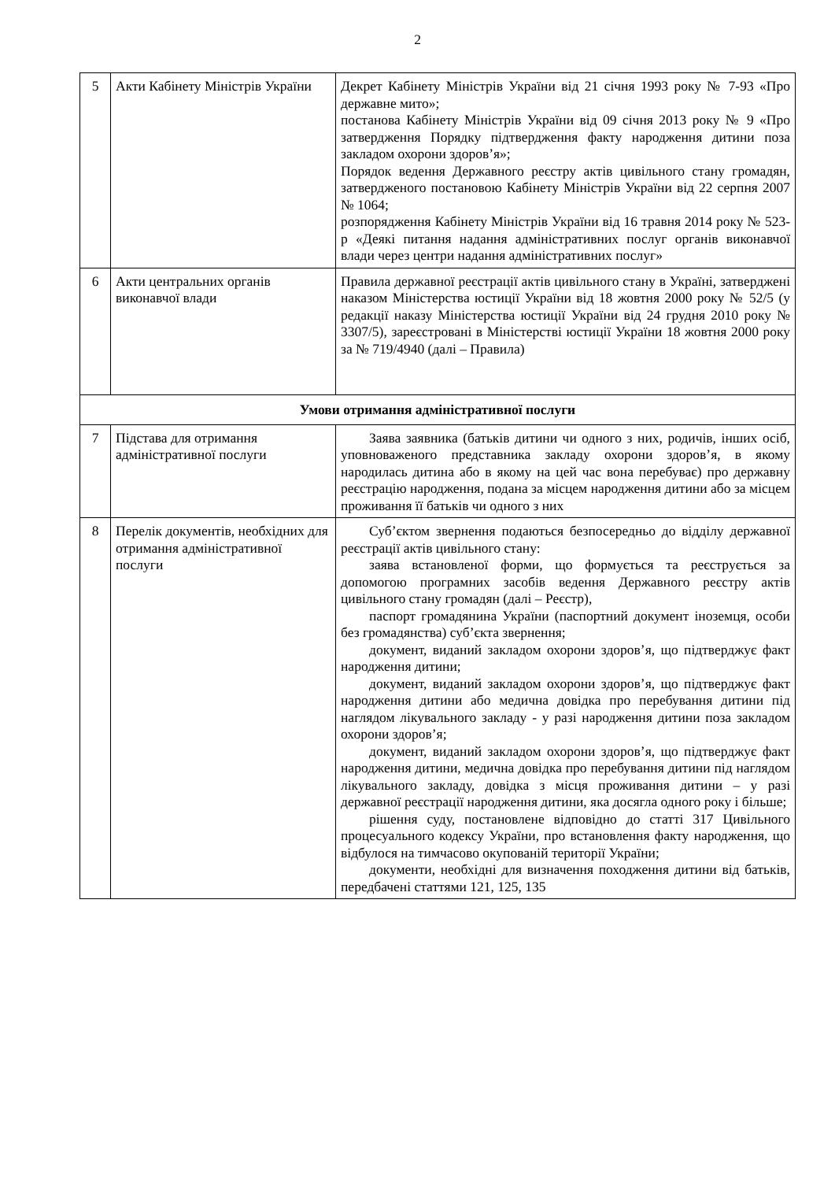2
| 5 | Акти Кабінету Міністрів України | Декрет Кабінету Міністрів України від 21 січня 1993 року № 7-93 «Про державне мито»; постанова Кабінету Міністрів України від 09 січня 2013 року № 9 «Про затвердження Порядку підтвердження факту народження дитини поза закладом охорони здоров’я»; Порядок ведення Державного реєстру актів цивільного стану громадян, затвердженого постановою Кабінету Міністрів України від 22 серпня 2007 № 1064; розпорядження Кабінету Міністрів України від 16 травня 2014 року № 523-р «Деякі питання надання адміністративних послуг органів виконавчої влади через центри надання адміністративних послуг» |
| 6 | Акти центральних органів виконавчої влади | Правила державної реєстрації актів цивільного стану в Україні, затверджені наказом Міністерства юстиції України від 18 жовтня 2000 року № 52/5 (у редакції наказу Міністерства юстиції України від 24 грудня 2010 року № 3307/5), зареєстровані в Міністерстві юстиції України 18 жовтня 2000 року за № 719/4940 (далі – Правила) |
| Умови отримання адміністративної послуги | | |
| 7 | Підстава для отримання адміністративної послуги | Заява заявника (батьків дитини чи одного з них, родичів, інших осіб, уповноваженого представника закладу охорони здоров’я, в якому народилась дитина або в якому на цей час вона перебуває) про державну реєстрацію народження, подана за місцем народження дитини або за місцем проживання її батьків чи одного з них |
| 8 | Перелік документів, необхідних для отримання адміністративної послуги | Суб’єктом звернення подаються безпосередньо до відділу державної реєстрації актів цивільного стану: заява встановленої форми, що формується та реєструється за допомогою програмних засобів ведення Державного реєстру актів цивільного стану громадян (далі – Реєстр), паспорт громадянина України (паспортний документ іноземця, особи без громадянства) суб’єкта звернення; документ, виданий закладом охорони здоров’я, що підтверджує факт народження дитини; документ, виданий закладом охорони здоров’я, що підтверджує факт народження дитини або медична довідка про перебування дитини під наглядом лікувального закладу - у разі народження дитини поза закладом охорони здоров’я; документ, виданий закладом охорони здоров’я, що підтверджує факт народження дитини, медична довідка про перебування дитини під наглядом лікувального закладу, довідка з місця проживання дитини – у разі державної реєстрації народження дитини, яка досягла одного року і більше; рішення суду, постановлене відповідно до статті 317 Цивільного процесуального кодексу України, про встановлення факту народження, що відбулося на тимчасово окупованій території України; документи, необхідні для визначення походження дитини від батьків, передбачені статтями 121, 125, 135 |